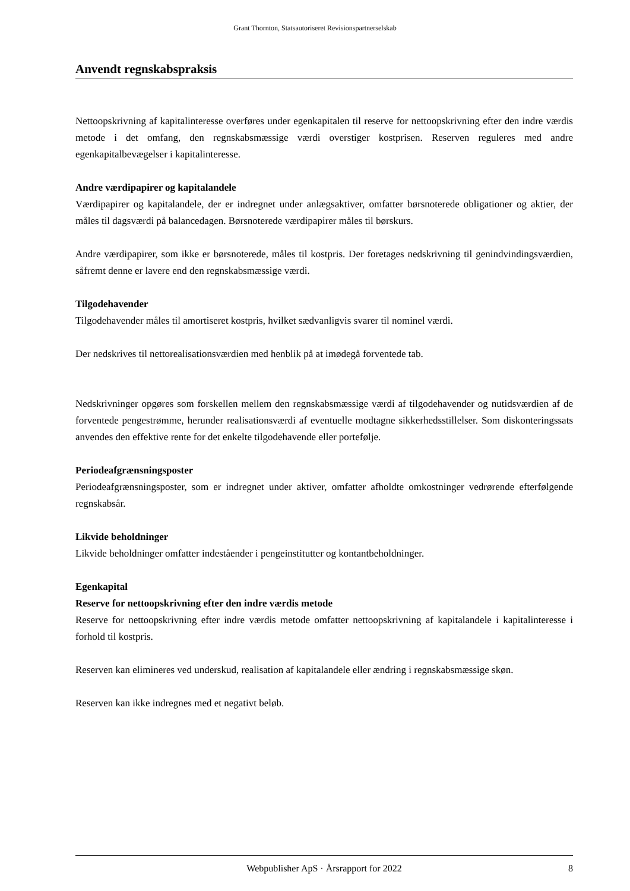Grant Thornton, Statsautoriseret Revisionspartnerselskab
Anvendt regnskabspraksis
Nettoopskrivning af kapitalinteresse overføres under egenkapitalen til reserve for nettoopskrivning efter den indre værdis metode i det omfang, den regnskabsmæssige værdi overstiger kostprisen. Reserven reguleres med andre egenkapitalbevægelser i kapitalinteresse.
Andre værdipapirer og kapitalandele
Værdipapirer og kapitalandele, der er indregnet under anlægsaktiver, omfatter børsnoterede obligationer og aktier, der måles til dagsværdi på balancedagen. Børsnoterede værdipapirer måles til børskurs.
Andre værdipapirer, som ikke er børsnoterede, måles til kostpris. Der foretages nedskrivning til genindvindingsværdien, såfremt denne er lavere end den regnskabsmæssige værdi.
Tilgodehavender
Tilgodehavender måles til amortiseret kostpris, hvilket sædvanligvis svarer til nominel værdi.
Der nedskrives til nettorealisationsværdien med henblik på at imødegå forventede tab.
Nedskrivninger opgøres som forskellen mellem den regnskabsmæssige værdi af tilgodehavender og nutidsværdien af de forventede pengestrømme, herunder realisationsværdi af eventuelle modtagne sikkerhedsstillelser. Som diskonteringssats anvendes den effektive rente for det enkelte tilgodehavende eller portefølje.
Periodeafgrænsningsposter
Periodeafgrænsningsposter, som er indregnet under aktiver, omfatter afholdte omkostninger vedrørende efterfølgende regnskabsår.
Likvide beholdninger
Likvide beholdninger omfatter indeståender i pengeinstitutter og kontantbeholdninger.
Egenkapital
Reserve for nettoopskrivning efter den indre værdis metode
Reserve for nettoopskrivning efter indre værdis metode omfatter nettoopskrivning af kapitalandele i kapitalinteresse i forhold til kostpris.
Reserven kan elimineres ved underskud, realisation af kapitalandele eller ændring i regnskabsmæssige skøn.
Reserven kan ikke indregnes med et negativt beløb.
Webpublisher ApS · Årsrapport for 2022 8